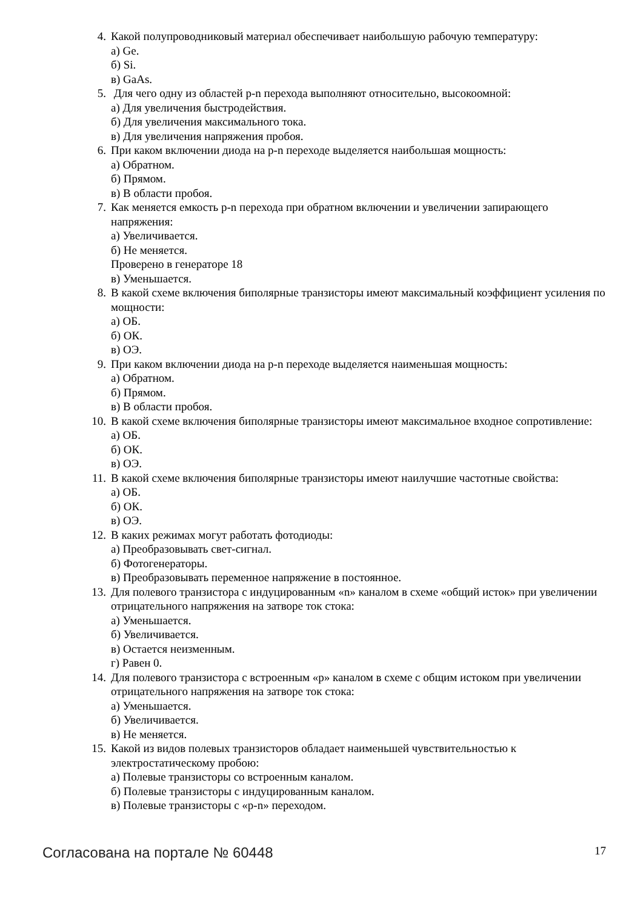4. Какой полупроводниковый материал обеспечивает наибольшую рабочую температуру:
а) Ge.
б) Si.
в) GaAs.
5. Для чего одну из областей p-n перехода выполняют относительно, высокоомной:
а) Для увеличения быстродействия.
б) Для увеличения максимального тока.
в) Для увеличения напряжения пробоя.
6. При каком включении диода на p-n переходе выделяется наибольшая мощность:
а) Обратном.
б) Прямом.
в) В области пробоя.
7. Как меняется емкость p-n перехода при обратном включении и увеличении запирающего напряжения:
а) Увеличивается.
б) Не меняется.
Проверено в генераторе 18
в) Уменьшается.
8. В какой схеме включения биполярные транзисторы имеют максимальный коэффициент усиления по мощности:
а) ОБ.
б) ОК.
в) ОЭ.
9. При каком включении диода на p-n переходе выделяется наименьшая мощность:
а) Обратном.
б) Прямом.
в) В области пробоя.
10. В какой схеме включения биполярные транзисторы имеют максимальное входное сопротивление:
а) ОБ.
б) ОК.
в) ОЭ.
11. В какой схеме включения биполярные транзисторы имеют наилучшие частотные свойства:
а) ОБ.
б) ОК.
в) ОЭ.
12. В каких режимах могут работать фотодиоды:
а) Преобразовывать свет-сигнал.
б) Фотогенераторы.
в) Преобразовывать переменное напряжение в постоянное.
13. Для полевого транзистора с индуцированным «n» каналом в схеме «общий исток» при увеличении отрицательного напряжения на затворе ток стока:
а) Уменьшается.
б) Увеличивается.
в) Остается неизменным.
г) Равен 0.
14. Для полевого транзистора с встроенным «p» каналом в схеме с общим истоком при увеличении отрицательного напряжения на затворе ток стока:
а) Уменьшается.
б) Увеличивается.
в) Не меняется.
15. Какой из видов полевых транзисторов обладает наименьшей чувствительностью к электростатическому пробою:
а) Полевые транзисторы со встроенным каналом.
б) Полевые транзисторы с индуцированным каналом.
в) Полевые транзисторы с «p-n» переходом.
Согласована на портале № 60448 17